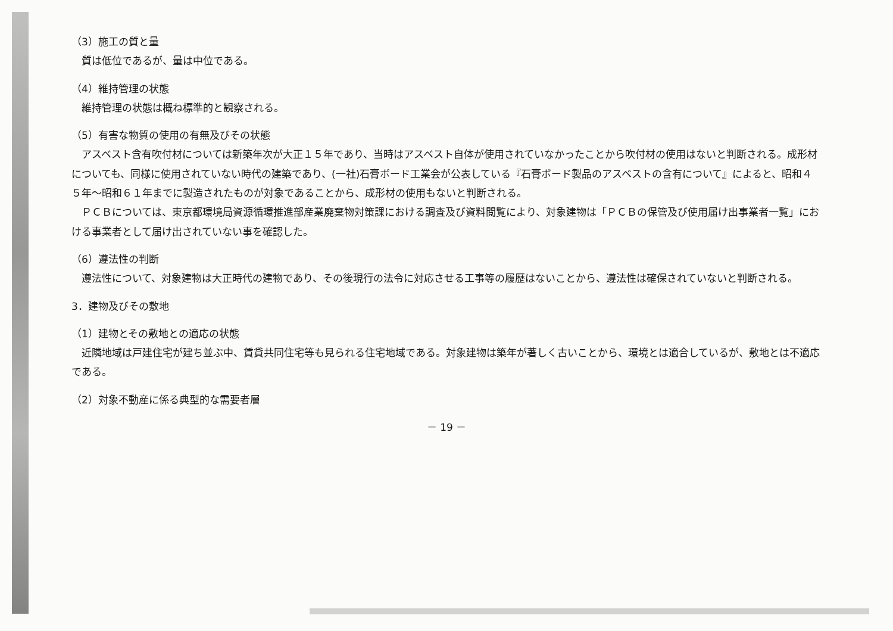（3）施工の質と量
質は低位であるが、量は中位である。
（4）維持管理の状態
維持管理の状態は概ね標準的と観察される。
（5）有害な物質の使用の有無及びその状態
アスベスト含有吹付材については新築年次が大正１５年であり、当時はアスベスト自体が使用されていなかったことから吹付材の使用はないと判断される。成形材についても、同様に使用されていない時代の建築であり、(一社)石膏ボード工業会が公表している『石膏ボード製品のアスベストの含有について』によると、昭和４５年～昭和６１年までに製造されたものが対象であることから、成形材の使用もないと判断される。
ＰＣＢについては、東京都環境局資源循環推進部産業廃棄物対策課における調査及び資料閲覧により、対象建物は「ＰＣＢの保管及び使用届け出事業者一覧」における事業者として届け出されていない事を確認した。
（6）遵法性の判断
遵法性について、対象建物は大正時代の建物であり、その後現行の法令に対応させる工事等の履歴はないことから、遵法性は確保されていないと判断される。
3．建物及びその敷地
（1）建物とその敷地との適応の状態
近隣地域は戸建住宅が建ち並ぶ中、賃貸共同住宅等も見られる住宅地域である。対象建物は築年が著しく古いことから、環境とは適合しているが、敷地とは不適応である。
（2）対象不動産に係る典型的な需要者層
－ 19 －